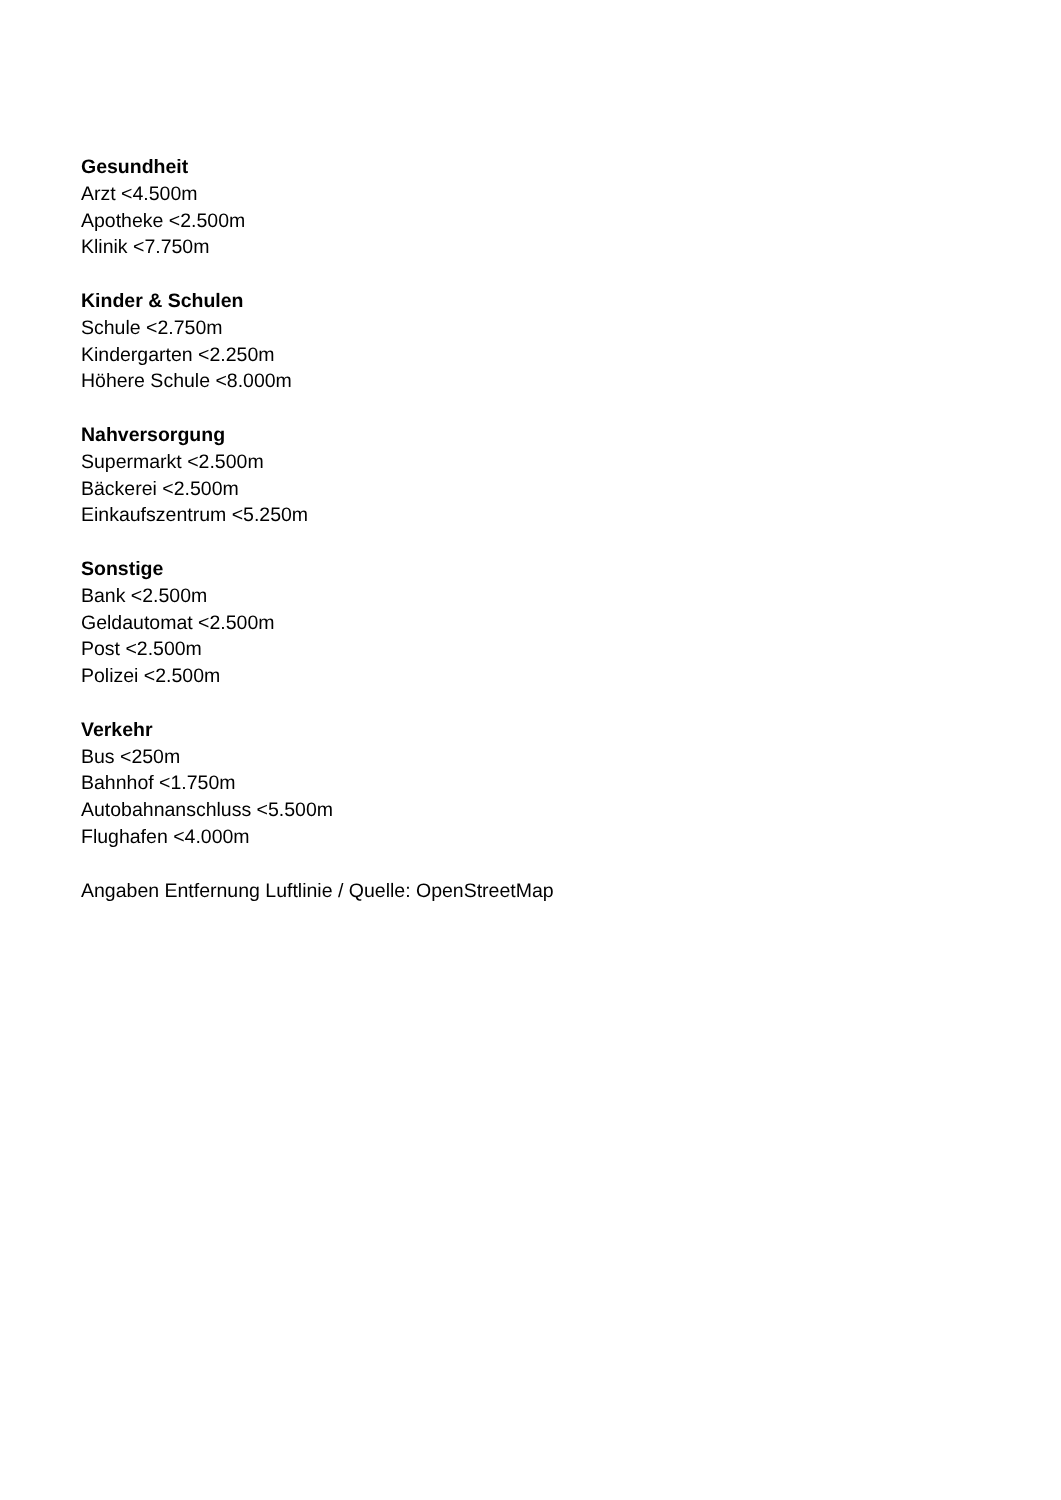Gesundheit
Arzt <4.500m
Apotheke <2.500m
Klinik <7.750m
Kinder & Schulen
Schule <2.750m
Kindergarten <2.250m
Höhere Schule <8.000m
Nahversorgung
Supermarkt <2.500m
Bäckerei <2.500m
Einkaufszentrum <5.250m
Sonstige
Bank <2.500m
Geldautomat <2.500m
Post <2.500m
Polizei <2.500m
Verkehr
Bus <250m
Bahnhof <1.750m
Autobahnanschluss <5.500m
Flughafen <4.000m
Angaben Entfernung Luftlinie / Quelle: OpenStreetMap